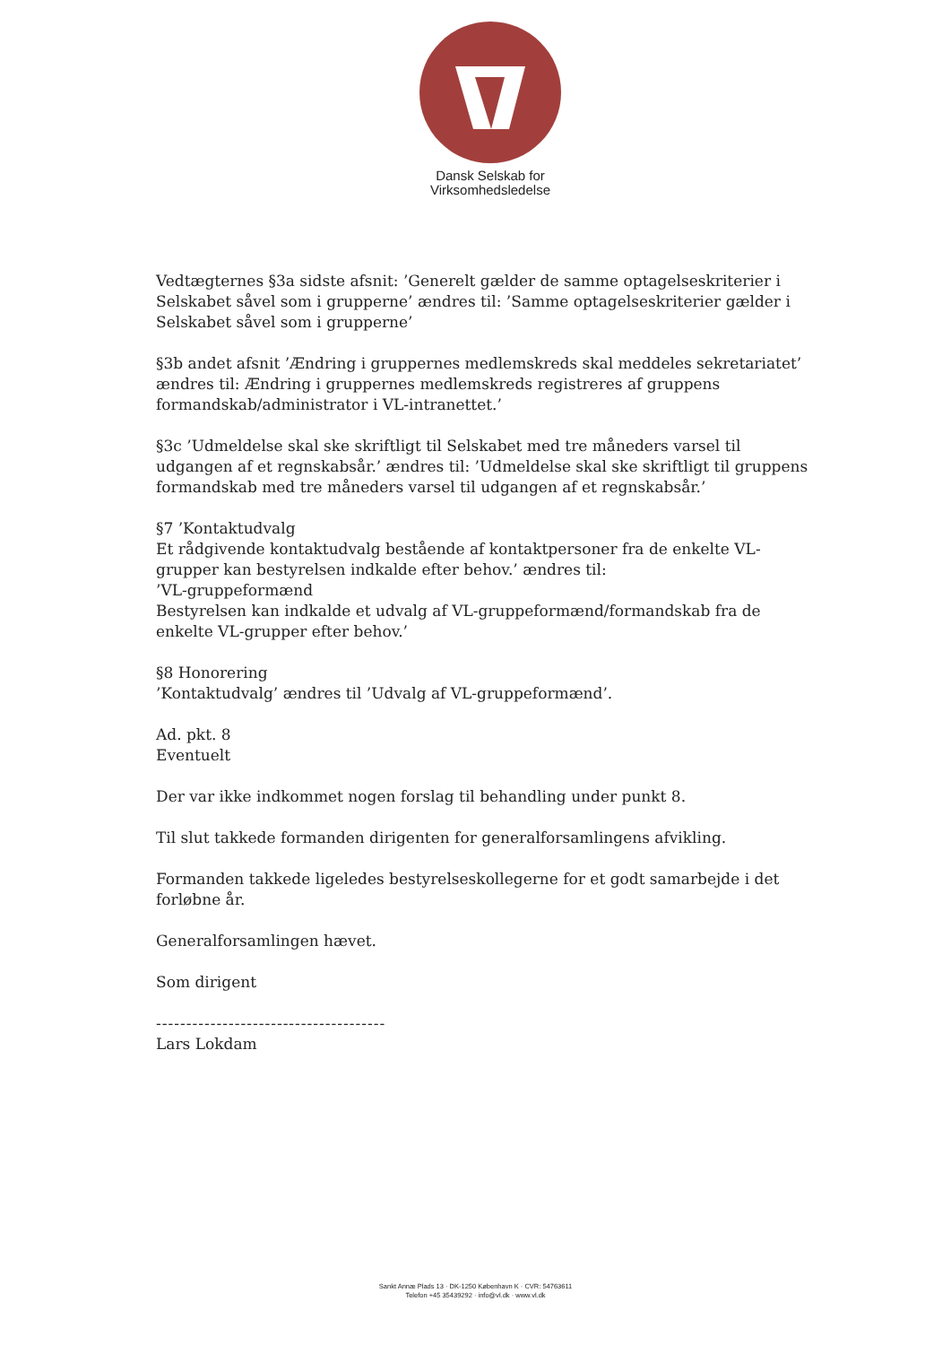Dansk Selskab for
Virksomhedsledelse
Vedtægternes §3a sidste afsnit: ’Generelt gælder de samme optagelseskriterier i Selskabet såvel som i grupperne’ ændres til: ’Samme optagelseskriterier gælder i Selskabet såvel som i grupperne’
§3b andet afsnit ’Ændring i gruppernes medlemskreds skal meddeles sekretariatet’ ændres til: Ændring i gruppernes medlemskreds registreres af gruppens formandskab/administrator i VL-intranettet.’
§3c ’Udmeldelse skal ske skriftligt til Selskabet med tre måneders varsel til udgangen af et regnskabsår.’ ændres til: ’Udmeldelse skal ske skriftligt til gruppens formandskab med tre måneders varsel til udgangen af et regnskabsår.’
§7 ’Kontaktudvalg
Et rådgivende kontaktudvalg bestående af kontaktpersoner fra de enkelte VL-grupper kan bestyrelsen indkalde efter behov.’ ændres til:
’VL-gruppeformænd
Bestyrelsen kan indkalde et udvalg af VL-gruppeformænd/formandskab fra de enkelte VL-grupper efter behov.’
§8 Honorering
’Kontaktudvalg’ ændres til ’Udvalg af VL-gruppeformænd’.
Ad. pkt. 8
Eventuelt
Der var ikke indkommet nogen forslag til behandling under punkt 8.
Til slut takkede formanden dirigenten for generalforsamlingens afvikling.
Formanden takkede ligeledes bestyrelseskollegerne for et godt samarbejde i det forløbne år.
Generalforsamlingen hævet.
Som dirigent
--------------------------------------
Lars Lokdam
Sankt Annæ Plads 13 · DK-1250 København K · CVR: 54763611
Telefon +45 35439292 · info@vl.dk · www.vl.dk